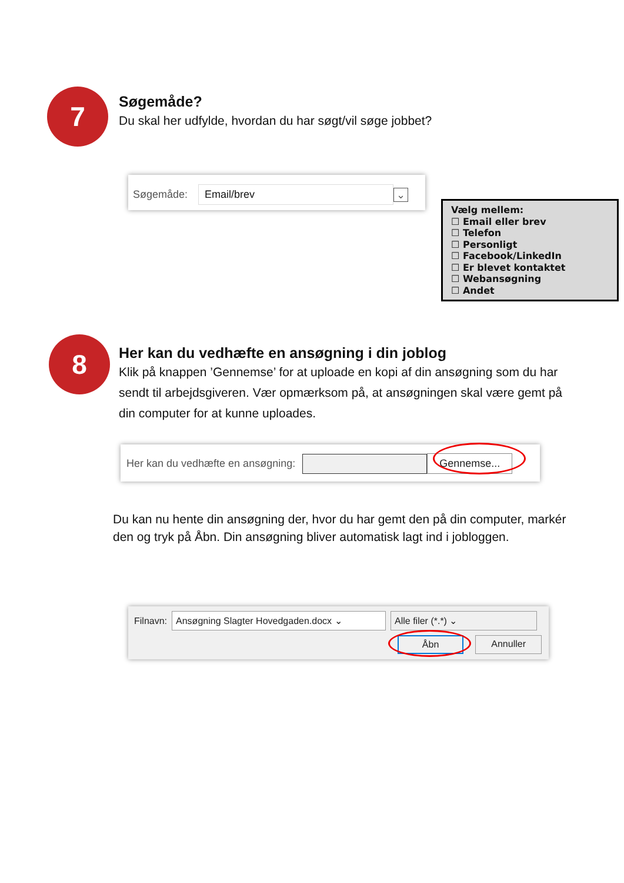7
Søgemåde?
Du skal her udfylde, hvordan du har søgt/vil søge jobbet?
Søgemåde: Email/brev ⌄
Vælg mellem:
☐ Email eller brev
☐ Telefon
☐ Personligt
☐ Facebook/LinkedIn
☐ Er blevet kontaktet
☐ Webansøgning
☐ Andet
8
Her kan du vedhæfte en ansøgning i din joblog
Klik på knappen ’Gennemse’ for at uploade en kopi af din ansøgning som du har sendt til arbejdsgiveren. Vær opmærksom på, at ansøgningen skal være gemt på din computer for at kunne uploades.
Her kan du vedhæfte en ansøgning: Gennemse...
Du kan nu hente din ansøgning der, hvor du har gemt den på din computer, markér den og tryk på Åbn. Din ansøgning bliver automatisk lagt ind i jobloggen.
Filnavn: Ansøgning Slagter Hovedgaden.docx ⌄ Alle filer (*.*) ⌄
Åbn Annuller